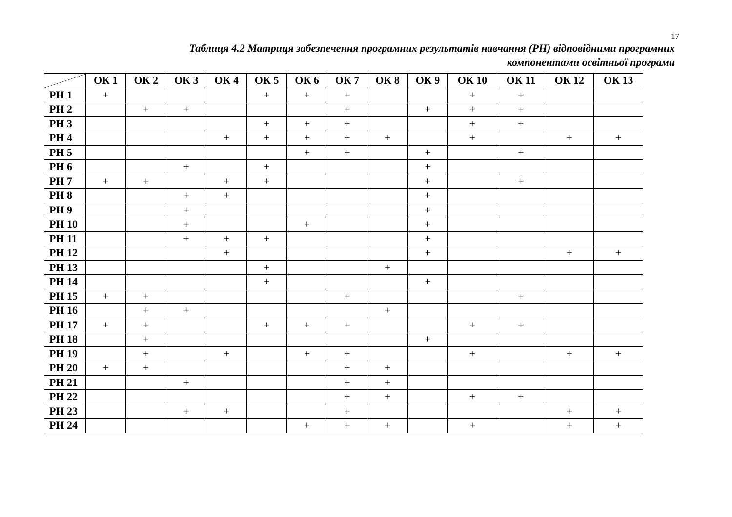17
Таблиця 4.2 Матриця забезпечення програмних результатів навчання (РН) відповідними програмних
компонентами освітньої програми
| | ОК 1 | ОК 2 | ОК 3 | ОК 4 | ОК 5 | ОК 6 | ОК 7 | ОК 8 | ОК 9 | ОК 10 | ОК 11 | ОК 12 | ОК 13 |
| --- | --- | --- | --- | --- | --- | --- | --- | --- | --- | --- | --- | --- | --- |
| РН 1 | + | | | | + | + | + | | | + | + | | |
| РН 2 | | + | + | | | | + | | + | + | + | | |
| РН 3 | | | | | + | + | + | | | + | + | | |
| РН 4 | | | | + | + | + | + | + | | + | | + | + |
| РН 5 | | | | | | + | + | | + | | + | | |
| РН 6 | | | + | | + | | | | + | | | | |
| РН 7 | + | + | | + | + | | | | + | | + | | |
| РН 8 | | | + | + | | | | | + | | | | |
| РН 9 | | | + | | | | | | + | | | | |
| РН 10 | | | + | | | + | | | + | | | | |
| РН 11 | | | + | + | + | | | | + | | | | |
| РН 12 | | | | + | | | | | + | | | + | + |
| РН 13 | | | | | + | | | + | | | | | |
| РН 14 | | | | | + | | | | + | | | | |
| РН 15 | + | + | | | | | + | | | | + | | |
| РН 16 | | + | + | | | | | + | | | | | |
| РН 17 | + | + | | | + | + | + | | | + | + | | |
| РН 18 | | + | | | | | | | + | | | | |
| РН 19 | | + | | + | | + | + | | | + | | + | + |
| РН 20 | + | + | | | | | + | + | | | | | |
| РН 21 | | | + | | | | + | + | | | | | |
| РН 22 | | | | | | | + | + | | + | + | | |
| РН 23 | | | + | + | | | + | | | | | + | + |
| РН 24 | | | | | | + | + | + | | + | | + | + |